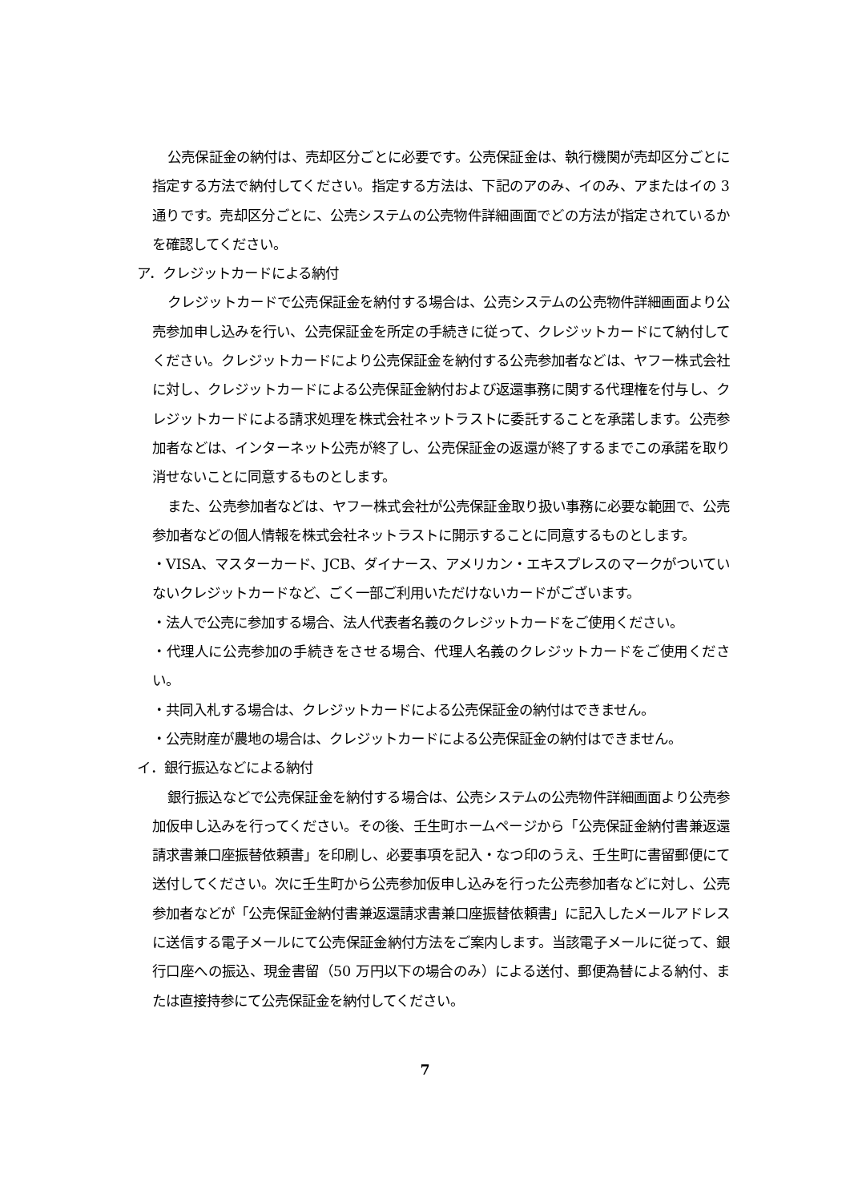公売保証金の納付は、売却区分ごとに必要です。公売保証金は、執行機関が売却区分ごとに指定する方法で納付してください。指定する方法は、下記のアのみ、イのみ、アまたはイの 3 通りです。売却区分ごとに、公売システムの公売物件詳細画面でどの方法が指定されているかを確認してください。
ア．クレジットカードによる納付
クレジットカードで公売保証金を納付する場合は、公売システムの公売物件詳細画面より公売参加申し込みを行い、公売保証金を所定の手続きに従って、クレジットカードにて納付してください。クレジットカードにより公売保証金を納付する公売参加者などは、ヤフー株式会社に対し、クレジットカードによる公売保証金納付および返還事務に関する代理権を付与し、クレジットカードによる請求処理を株式会社ネットラストに委託することを承諾します。公売参加者などは、インターネット公売が終了し、公売保証金の返還が終了するまでこの承諾を取り消せないことに同意するものとします。
また、公売参加者などは、ヤフー株式会社が公売保証金取り扱い事務に必要な範囲で、公売参加者などの個人情報を株式会社ネットラストに開示することに同意するものとします。
・VISA、マスターカード、JCB、ダイナース、アメリカン・エキスプレスのマークがついていないクレジットカードなど、ごく一部ご利用いただけないカードがございます。
・法人で公売に参加する場合、法人代表者名義のクレジットカードをご使用ください。
・代理人に公売参加の手続きをさせる場合、代理人名義のクレジットカードをご使用ください。
・共同入札する場合は、クレジットカードによる公売保証金の納付はできません。
・公売財産が農地の場合は、クレジットカードによる公売保証金の納付はできません。
イ．銀行振込などによる納付
銀行振込などで公売保証金を納付する場合は、公売システムの公売物件詳細画面より公売参加仮申し込みを行ってください。その後、壬生町ホームページから「公売保証金納付書兼返還請求書兼口座振替依頼書」を印刷し、必要事項を記入・なつ印のうえ、壬生町に書留郵便にて送付してください。次に壬生町から公売参加仮申し込みを行った公売参加者などに対し、公売参加者などが「公売保証金納付書兼返還請求書兼口座振替依頼書」に記入したメールアドレスに送信する電子メールにて公売保証金納付方法をご案内します。当該電子メールに従って、銀行口座への振込、現金書留（50 万円以下の場合のみ）による送付、郵便為替による納付、または直接持参にて公売保証金を納付してください。
7